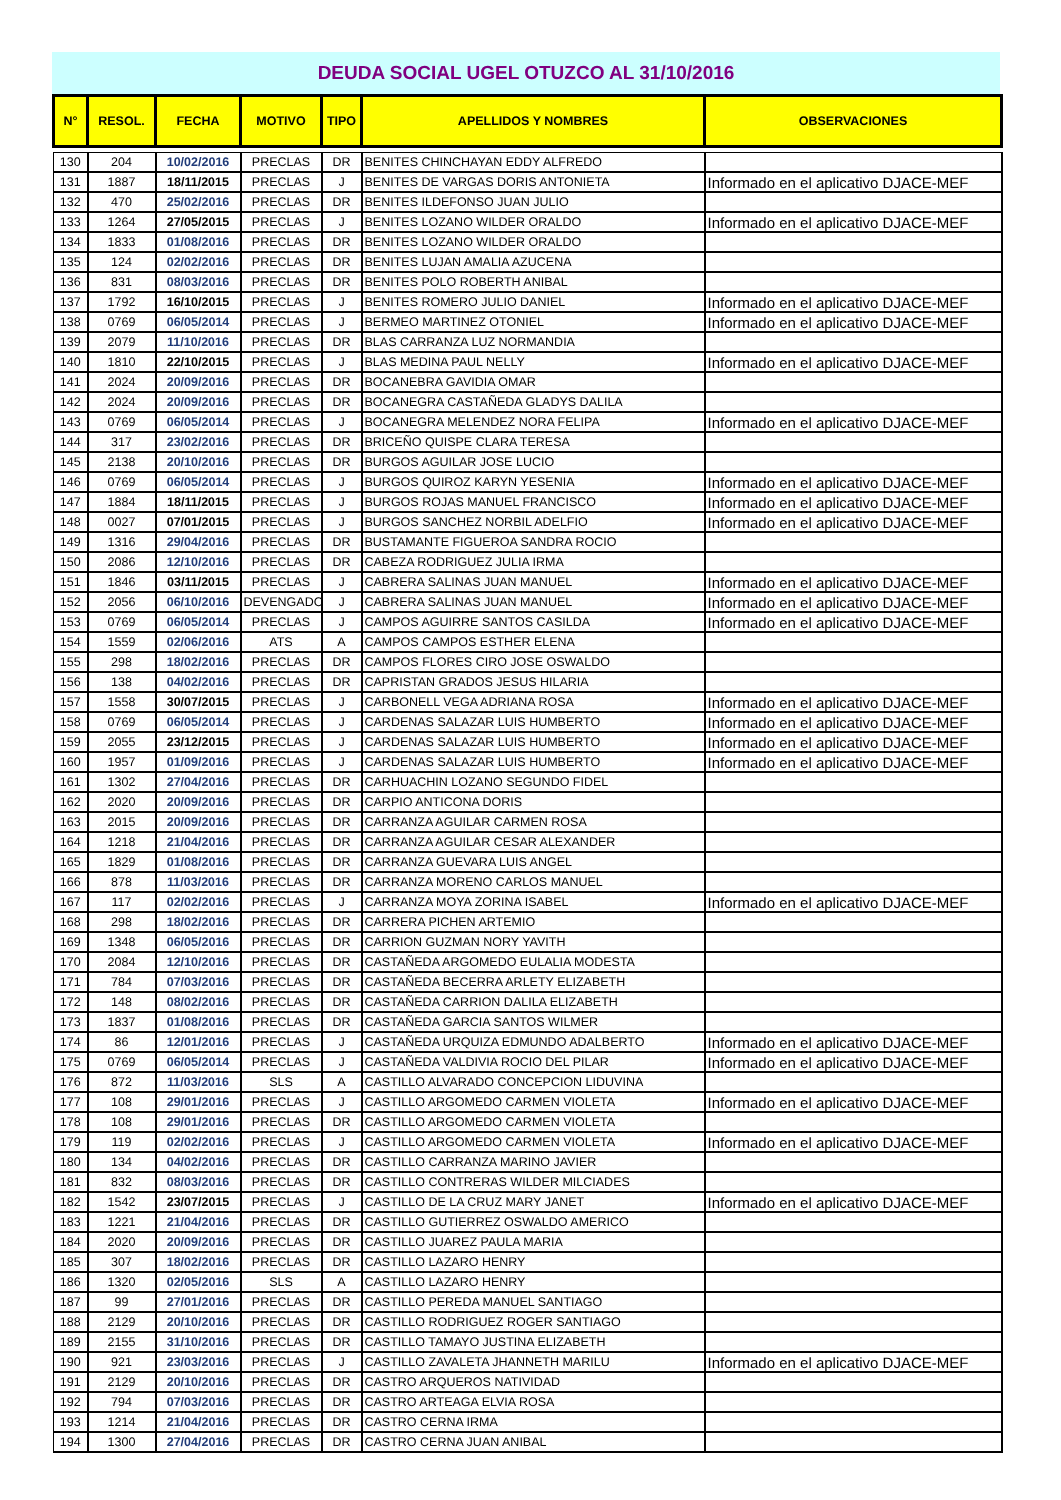DEUDA SOCIAL UGEL OTUZCO AL 31/10/2016
| N° | RESOL. | FECHA | MOTIVO | TIPO | APELLIDOS Y NOMBRES | OBSERVACIONES |
| --- | --- | --- | --- | --- | --- | --- |
| 130 | 204 | 10/02/2016 | PRECLAS | DR | BENITES CHINCHAYAN EDDY ALFREDO | |
| 131 | 1887 | 18/11/2015 | PRECLAS | J | BENITES DE VARGAS DORIS ANTONIETA | Informado en el aplicativo DJACE-MEF |
| 132 | 470 | 25/02/2016 | PRECLAS | DR | BENITES ILDEFONSO JUAN JULIO | |
| 133 | 1264 | 27/05/2015 | PRECLAS | J | BENITES LOZANO WILDER ORALDO | Informado en el aplicativo DJACE-MEF |
| 134 | 1833 | 01/08/2016 | PRECLAS | DR | BENITES LOZANO WILDER ORALDO | |
| 135 | 124 | 02/02/2016 | PRECLAS | DR | BENITES LUJAN AMALIA AZUCENA | |
| 136 | 831 | 08/03/2016 | PRECLAS | DR | BENITES POLO ROBERTH ANIBAL | |
| 137 | 1792 | 16/10/2015 | PRECLAS | J | BENITES ROMERO JULIO DANIEL | Informado en el aplicativo DJACE-MEF |
| 138 | 0769 | 06/05/2014 | PRECLAS | J | BERMEO MARTINEZ OTONIEL | Informado en el aplicativo DJACE-MEF |
| 139 | 2079 | 11/10/2016 | PRECLAS | DR | BLAS CARRANZA LUZ NORMANDIA | |
| 140 | 1810 | 22/10/2015 | PRECLAS | J | BLAS MEDINA PAUL NELLY | Informado en el aplicativo DJACE-MEF |
| 141 | 2024 | 20/09/2016 | PRECLAS | DR | BOCANEBRA GAVIDIA OMAR | |
| 142 | 2024 | 20/09/2016 | PRECLAS | DR | BOCANEGRA CASTAÑEDA GLADYS DALILA | |
| 143 | 0769 | 06/05/2014 | PRECLAS | J | BOCANEGRA MELENDEZ NORA FELIPA | Informado en el aplicativo DJACE-MEF |
| 144 | 317 | 23/02/2016 | PRECLAS | DR | BRICEÑO QUISPE CLARA TERESA | |
| 145 | 2138 | 20/10/2016 | PRECLAS | DR | BURGOS AGUILAR JOSE LUCIO | |
| 146 | 0769 | 06/05/2014 | PRECLAS | J | BURGOS QUIROZ KARYN YESENIA | Informado en el aplicativo DJACE-MEF |
| 147 | 1884 | 18/11/2015 | PRECLAS | J | BURGOS ROJAS MANUEL FRANCISCO | Informado en el aplicativo DJACE-MEF |
| 148 | 0027 | 07/01/2015 | PRECLAS | J | BURGOS SANCHEZ NORBIL ADELFIO | Informado en el aplicativo DJACE-MEF |
| 149 | 1316 | 29/04/2016 | PRECLAS | DR | BUSTAMANTE FIGUEROA SANDRA ROCIO | |
| 150 | 2086 | 12/10/2016 | PRECLAS | DR | CABEZA RODRIGUEZ JULIA IRMA | |
| 151 | 1846 | 03/11/2015 | PRECLAS | J | CABRERA SALINAS JUAN MANUEL | Informado en el aplicativo DJACE-MEF |
| 152 | 2056 | 06/10/2016 | DEVENGADO | J | CABRERA SALINAS JUAN MANUEL | Informado en el aplicativo DJACE-MEF |
| 153 | 0769 | 06/05/2014 | PRECLAS | J | CAMPOS AGUIRRE SANTOS CASILDA | Informado en el aplicativo DJACE-MEF |
| 154 | 1559 | 02/06/2016 | ATS | A | CAMPOS CAMPOS ESTHER ELENA | |
| 155 | 298 | 18/02/2016 | PRECLAS | DR | CAMPOS FLORES CIRO JOSE OSWALDO | |
| 156 | 138 | 04/02/2016 | PRECLAS | DR | CAPRISTAN GRADOS JESUS HILARIA | |
| 157 | 1558 | 30/07/2015 | PRECLAS | J | CARBONELL VEGA ADRIANA ROSA | Informado en el aplicativo DJACE-MEF |
| 158 | 0769 | 06/05/2014 | PRECLAS | J | CARDENAS SALAZAR LUIS HUMBERTO | Informado en el aplicativo DJACE-MEF |
| 159 | 2055 | 23/12/2015 | PRECLAS | J | CARDENAS SALAZAR LUIS HUMBERTO | Informado en el aplicativo DJACE-MEF |
| 160 | 1957 | 01/09/2016 | PRECLAS | J | CARDENAS SALAZAR LUIS HUMBERTO | Informado en el aplicativo DJACE-MEF |
| 161 | 1302 | 27/04/2016 | PRECLAS | DR | CARHUACHIN LOZANO SEGUNDO FIDEL | |
| 162 | 2020 | 20/09/2016 | PRECLAS | DR | CARPIO ANTICONA DORIS | |
| 163 | 2015 | 20/09/2016 | PRECLAS | DR | CARRANZA AGUILAR CARMEN ROSA | |
| 164 | 1218 | 21/04/2016 | PRECLAS | DR | CARRANZA AGUILAR CESAR ALEXANDER | |
| 165 | 1829 | 01/08/2016 | PRECLAS | DR | CARRANZA GUEVARA LUIS ANGEL | |
| 166 | 878 | 11/03/2016 | PRECLAS | DR | CARRANZA MORENO CARLOS MANUEL | |
| 167 | 117 | 02/02/2016 | PRECLAS | J | CARRANZA MOYA ZORINA ISABEL | Informado en el aplicativo DJACE-MEF |
| 168 | 298 | 18/02/2016 | PRECLAS | DR | CARRERA PICHEN ARTEMIO | |
| 169 | 1348 | 06/05/2016 | PRECLAS | DR | CARRION GUZMAN NORY YAVITH | |
| 170 | 2084 | 12/10/2016 | PRECLAS | DR | CASTAÑEDA ARGOMEDO EULALIA MODESTA | |
| 171 | 784 | 07/03/2016 | PRECLAS | DR | CASTAÑEDA BECERRA ARLETY ELIZABETH | |
| 172 | 148 | 08/02/2016 | PRECLAS | DR | CASTAÑEDA CARRION DALILA ELIZABETH | |
| 173 | 1837 | 01/08/2016 | PRECLAS | DR | CASTAÑEDA GARCIA SANTOS WILMER | |
| 174 | 86 | 12/01/2016 | PRECLAS | J | CASTAÑEDA URQUIZA EDMUNDO ADALBERTO | Informado en el aplicativo DJACE-MEF |
| 175 | 0769 | 06/05/2014 | PRECLAS | J | CASTAÑEDA VALDIVIA ROCIO DEL PILAR | Informado en el aplicativo DJACE-MEF |
| 176 | 872 | 11/03/2016 | SLS | A | CASTILLO ALVARADO CONCEPCION LIDUVINA | |
| 177 | 108 | 29/01/2016 | PRECLAS | J | CASTILLO ARGOMEDO CARMEN VIOLETA | Informado en el aplicativo DJACE-MEF |
| 178 | 108 | 29/01/2016 | PRECLAS | DR | CASTILLO ARGOMEDO CARMEN VIOLETA | |
| 179 | 119 | 02/02/2016 | PRECLAS | J | CASTILLO ARGOMEDO CARMEN VIOLETA | Informado en el aplicativo DJACE-MEF |
| 180 | 134 | 04/02/2016 | PRECLAS | DR | CASTILLO CARRANZA MARINO JAVIER | |
| 181 | 832 | 08/03/2016 | PRECLAS | DR | CASTILLO CONTRERAS WILDER MILCIADES | |
| 182 | 1542 | 23/07/2015 | PRECLAS | J | CASTILLO DE LA CRUZ MARY JANET | Informado en el aplicativo DJACE-MEF |
| 183 | 1221 | 21/04/2016 | PRECLAS | DR | CASTILLO GUTIERREZ OSWALDO AMERICO | |
| 184 | 2020 | 20/09/2016 | PRECLAS | DR | CASTILLO JUAREZ PAULA MARIA | |
| 185 | 307 | 18/02/2016 | PRECLAS | DR | CASTILLO LAZARO HENRY | |
| 186 | 1320 | 02/05/2016 | SLS | A | CASTILLO LAZARO HENRY | |
| 187 | 99 | 27/01/2016 | PRECLAS | DR | CASTILLO PEREDA MANUEL SANTIAGO | |
| 188 | 2129 | 20/10/2016 | PRECLAS | DR | CASTILLO RODRIGUEZ ROGER SANTIAGO | |
| 189 | 2155 | 31/10/2016 | PRECLAS | DR | CASTILLO TAMAYO JUSTINA ELIZABETH | |
| 190 | 921 | 23/03/2016 | PRECLAS | J | CASTILLO ZAVALETA JHANNETH MARILU | Informado en el aplicativo DJACE-MEF |
| 191 | 2129 | 20/10/2016 | PRECLAS | DR | CASTRO ARQUEROS NATIVIDAD | |
| 192 | 794 | 07/03/2016 | PRECLAS | DR | CASTRO ARTEAGA ELVIA ROSA | |
| 193 | 1214 | 21/04/2016 | PRECLAS | DR | CASTRO CERNA IRMA | |
| 194 | 1300 | 27/04/2016 | PRECLAS | DR | CASTRO CERNA JUAN ANIBAL | |